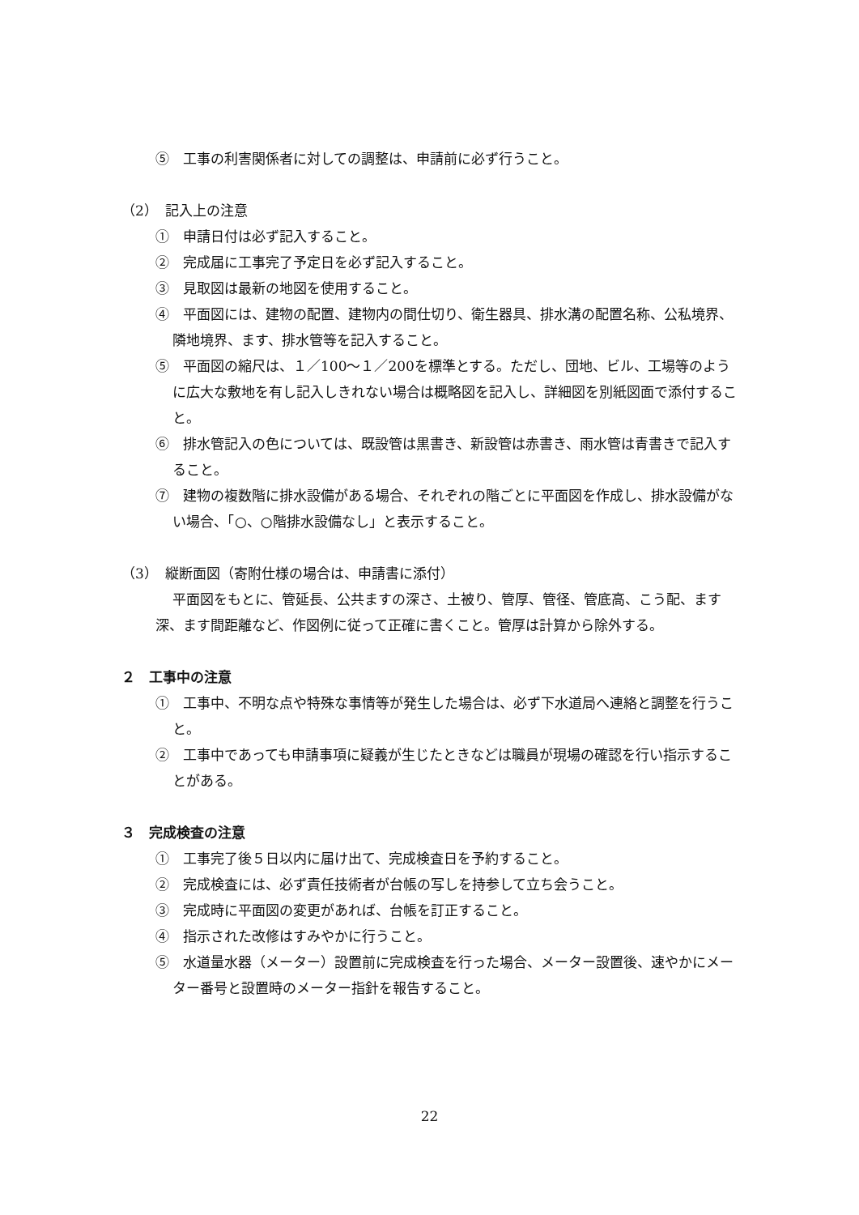⑤　工事の利害関係者に対しての調整は、申請前に必ず行うこと。
（2）　記入上の注意
①　申請日付は必ず記入すること。
②　完成届に工事完了予定日を必ず記入すること。
③　見取図は最新の地図を使用すること。
④　平面図には、建物の配置、建物内の間仕切り、衛生器具、排水溝の配置名称、公私境界、隣地境界、ます、排水管等を記入すること。
⑤　平面図の縮尺は、１／100～１／200を標準とする。ただし、団地、ビル、工場等のように広大な敷地を有し記入しきれない場合は概略図を記入し、詳細図を別紙図面で添付すること。
⑥　排水管記入の色については、既設管は黒書き、新設管は赤書き、雨水管は青書きで記入すること。
⑦　建物の複数階に排水設備がある場合、それぞれの階ごとに平面図を作成し、排水設備がない場合、「○、○階排水設備なし」と表示すること。
（3）　縦断面図（寄附仕様の場合は、申請書に添付）
平面図をもとに、管延長、公共ますの深さ、土被り、管厚、管径、管底高、こう配、ます深、ます間距離など、作図例に従って正確に書くこと。管厚は計算から除外する。
２　工事中の注意
①　工事中、不明な点や特殊な事情等が発生した場合は、必ず下水道局へ連絡と調整を行うこと。
②　工事中であっても申請事項に疑義が生じたときなどは職員が現場の確認を行い指示することがある。
３　完成検査の注意
①　工事完了後５日以内に届け出て、完成検査日を予約すること。
②　完成検査には、必ず責任技術者が台帳の写しを持参して立ち会うこと。
③　完成時に平面図の変更があれば、台帳を訂正すること。
④　指示された改修はすみやかに行うこと。
⑤　水道量水器（メーター）設置前に完成検査を行った場合、メーター設置後、速やかにメーター番号と設置時のメーター指針を報告すること。
22